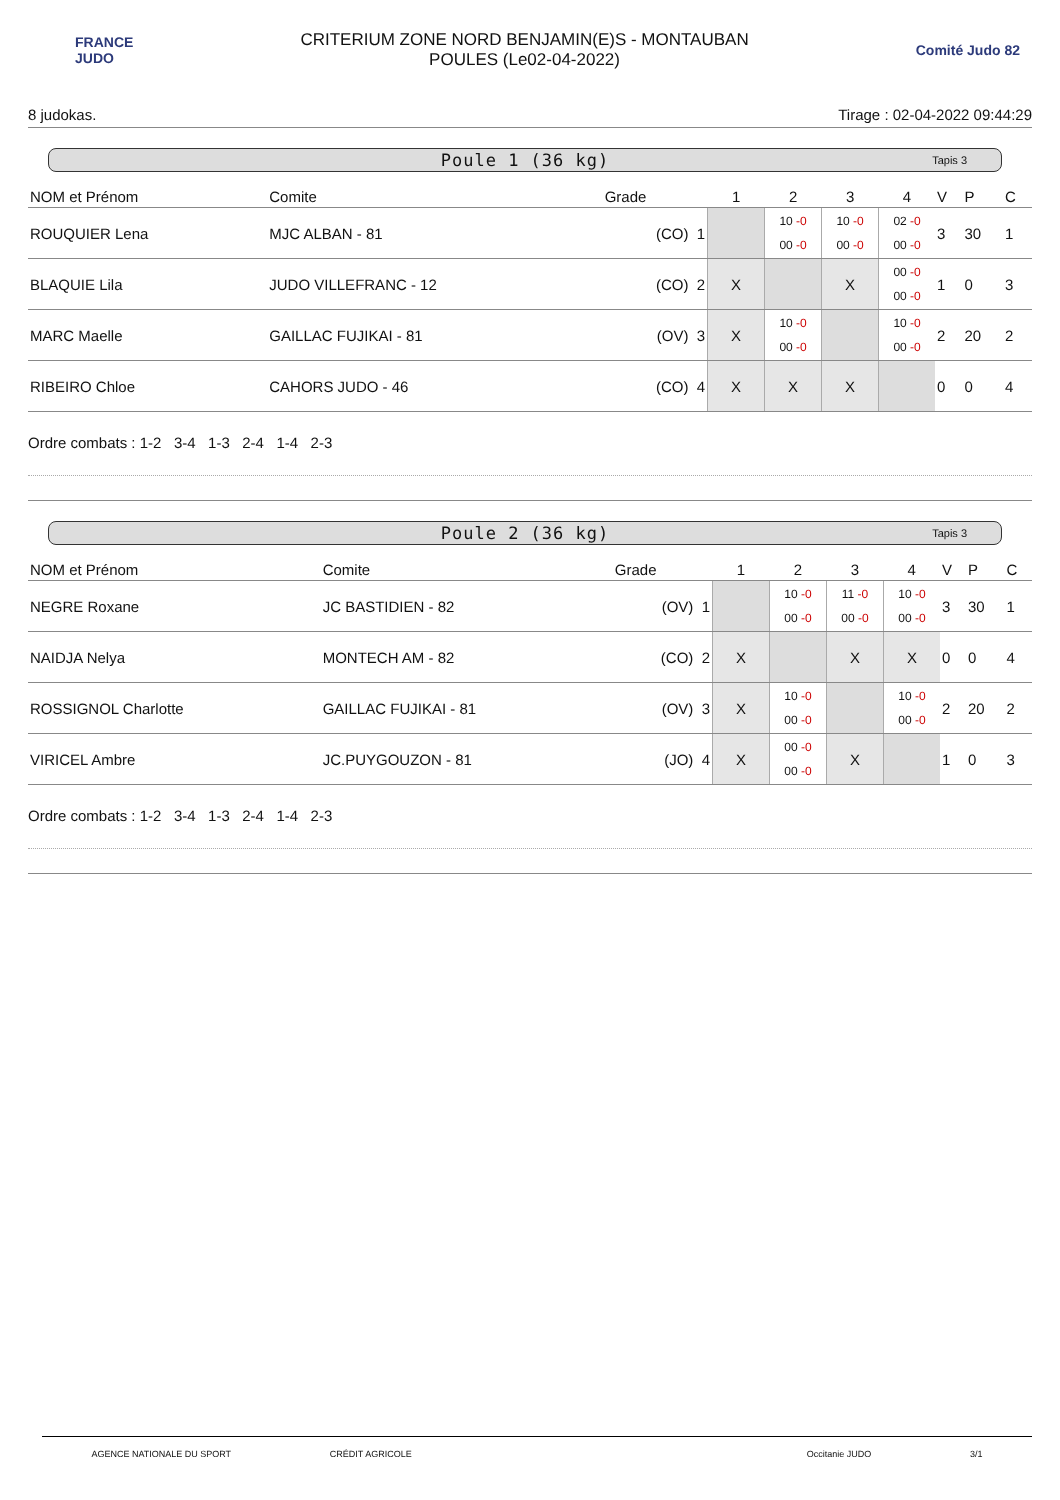FRANCE
JUDO
CRITERIUM ZONE NORD BENJAMIN(E)S - MONTAUBAN
POULES (Le02-04-2022)
Comité Judo 82
8 judokas. Tirage : 02-04-2022 09:44:29
Poule 1 (36 kg) Tapis 3
| NOM et Prénom | Comite | Grade | 1 | 2 | 3 | 4 | V | P | C |
| --- | --- | --- | --- | --- | --- | --- | --- | --- | --- |
| ROUQUIER Lena | MJC ALBAN - 81 | (CO) 1 | | 10 -0 00 -0 | 10 -0 00 -0 | 02 -0 00 -0 | 3 | 30 | 1 |
| BLAQUIE Lila | JUDO VILLEFRANC - 12 | (CO) 2 | X | | X | 00 -0 00 -0 | 1 | 0 | 3 |
| MARC Maelle | GAILLAC FUJIKAI - 81 | (OV) 3 | X | 10 -0 00 -0 | | 10 -0 00 -0 | 2 | 20 | 2 |
| RIBEIRO Chloe | CAHORS JUDO - 46 | (CO) 4 | X | X | X | | 0 | 0 | 4 |
Ordre combats : 1-2 3-4 1-3 2-4 1-4 2-3
Poule 2 (36 kg) Tapis 3
| NOM et Prénom | Comite | Grade | 1 | 2 | 3 | 4 | V | P | C |
| --- | --- | --- | --- | --- | --- | --- | --- | --- | --- |
| NEGRE Roxane | JC BASTIDIEN - 82 | (OV) 1 | | 10 -0 00 -0 | 11 -0 00 -0 | 10 -0 00 -0 | 3 | 30 | 1 |
| NAIDJA Nelya | MONTECH AM - 82 | (CO) 2 | X | | X | X | 0 | 0 | 4 |
| ROSSIGNOL Charlotte | GAILLAC FUJIKAI - 81 | (OV) 3 | X | 10 -0 00 -0 | | 10 -0 00 -0 | 2 | 20 | 2 |
| VIRICEL Ambre | JC.PUYGOUZON - 81 | (JO) 4 | X | 00 -0 00 -0 | X | | 1 | 0 | 3 |
Ordre combats : 1-2 3-4 1-3 2-4 1-4 2-3
AGENCE NATIONALE DU SPORT CRÉDIT AGRICOLE Occitanie JUDO 3/1